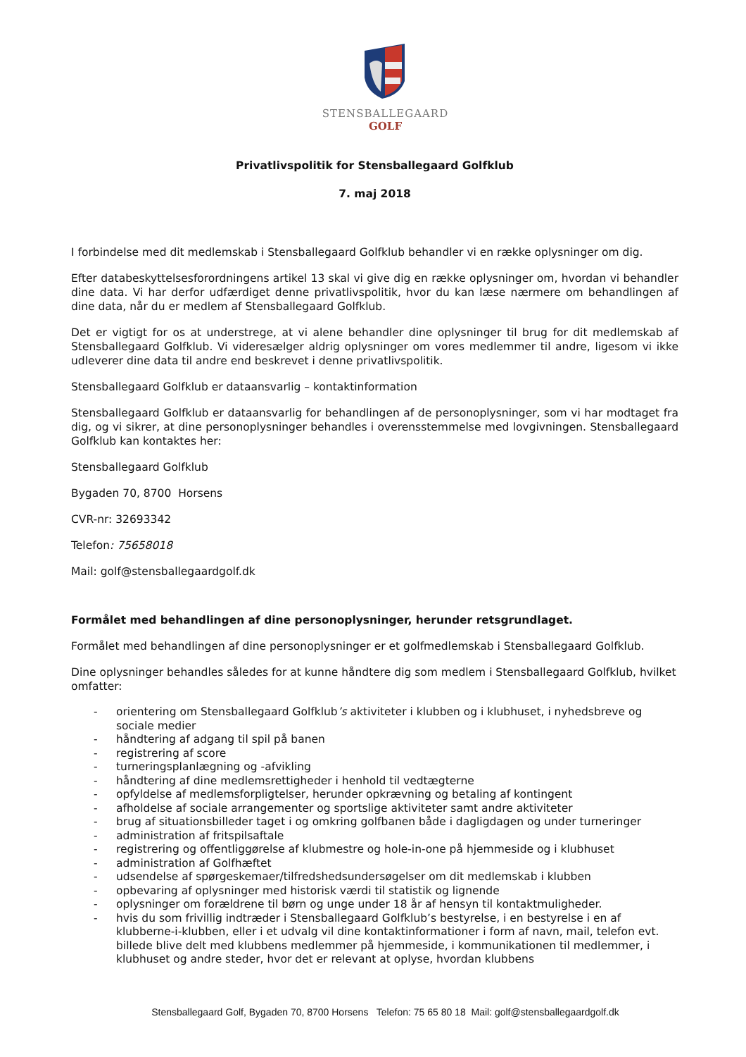STENSBALLEGAARD
GOLF
Privatlivspolitik for Stensballegaard Golfklub
7. maj 2018
I forbindelse med dit medlemskab i Stensballegaard Golfklub behandler vi en række oplysninger om dig.
Efter databeskyttelsesforordningens artikel 13 skal vi give dig en række oplysninger om, hvordan vi behandler dine data. Vi har derfor udfærdiget denne privatlivspolitik, hvor du kan læse nærmere om behandlingen af dine data, når du er medlem af Stensballegaard Golfklub.
Det er vigtigt for os at understrege, at vi alene behandler dine oplysninger til brug for dit medlemskab af Stensballegaard Golfklub. Vi videresælger aldrig oplysninger om vores medlemmer til andre, ligesom vi ikke udleverer dine data til andre end beskrevet i denne privatlivspolitik.
Stensballegaard Golfklub er dataansvarlig – kontaktinformation
Stensballegaard Golfklub er dataansvarlig for behandlingen af de personoplysninger, som vi har modtaget fra dig, og vi sikrer, at dine personoplysninger behandles i overensstemmelse med lovgivningen. Stensballegaard Golfklub kan kontaktes her:
Stensballegaard Golfklub
Bygaden 70, 8700 Horsens
CVR-nr: 32693342
Telefon: 75658018
Mail: golf@stensballegaardgolf.dk
Formålet med behandlingen af dine personoplysninger, herunder retsgrundlaget.
Formålet med behandlingen af dine personoplysninger er et golfmedlemskab i Stensballegaard Golfklub.
Dine oplysninger behandles således for at kunne håndtere dig som medlem i Stensballegaard Golfklub, hvilket omfatter:
- orientering om Stensballegaard Golfklub’s aktiviteter i klubben og i klubhuset, i nyhedsbreve og sociale medier
- håndtering af adgang til spil på banen
- registrering af score
- turneringsplanlægning og -afvikling
- håndtering af dine medlemsrettigheder i henhold til vedtægterne
- opfyldelse af medlemsforpligtelser, herunder opkrævning og betaling af kontingent
- afholdelse af sociale arrangementer og sportslige aktiviteter samt andre aktiviteter
- brug af situationsbilleder taget i og omkring golfbanen både i dagligdagen og under turneringer
- administration af fritspilsaftale
- registrering og offentliggørelse af klubmestre og hole-in-one på hjemmeside og i klubhuset
- administration af Golfhæftet
- udsendelse af spørgeskemaer/tilfredshedsundersøgelser om dit medlemskab i klubben
- opbevaring af oplysninger med historisk værdi til statistik og lignende
- oplysninger om forældrene til børn og unge under 18 år af hensyn til kontaktmuligheder.
- hvis du som frivillig indtræder i Stensballegaard Golfklub’s bestyrelse, i en bestyrelse i en af klubberne-i-klubben, eller i et udvalg vil dine kontaktinformationer i form af navn, mail, telefon evt. billede blive delt med klubbens medlemmer på hjemmeside, i kommunikationen til medlemmer, i klubhuset og andre steder, hvor det er relevant at oplyse, hvordan klubbens
Stensballegaard Golf, Bygaden 70, 8700 Horsens Telefon: 75 65 80 18 Mail: golf@stensballegaardgolf.dk